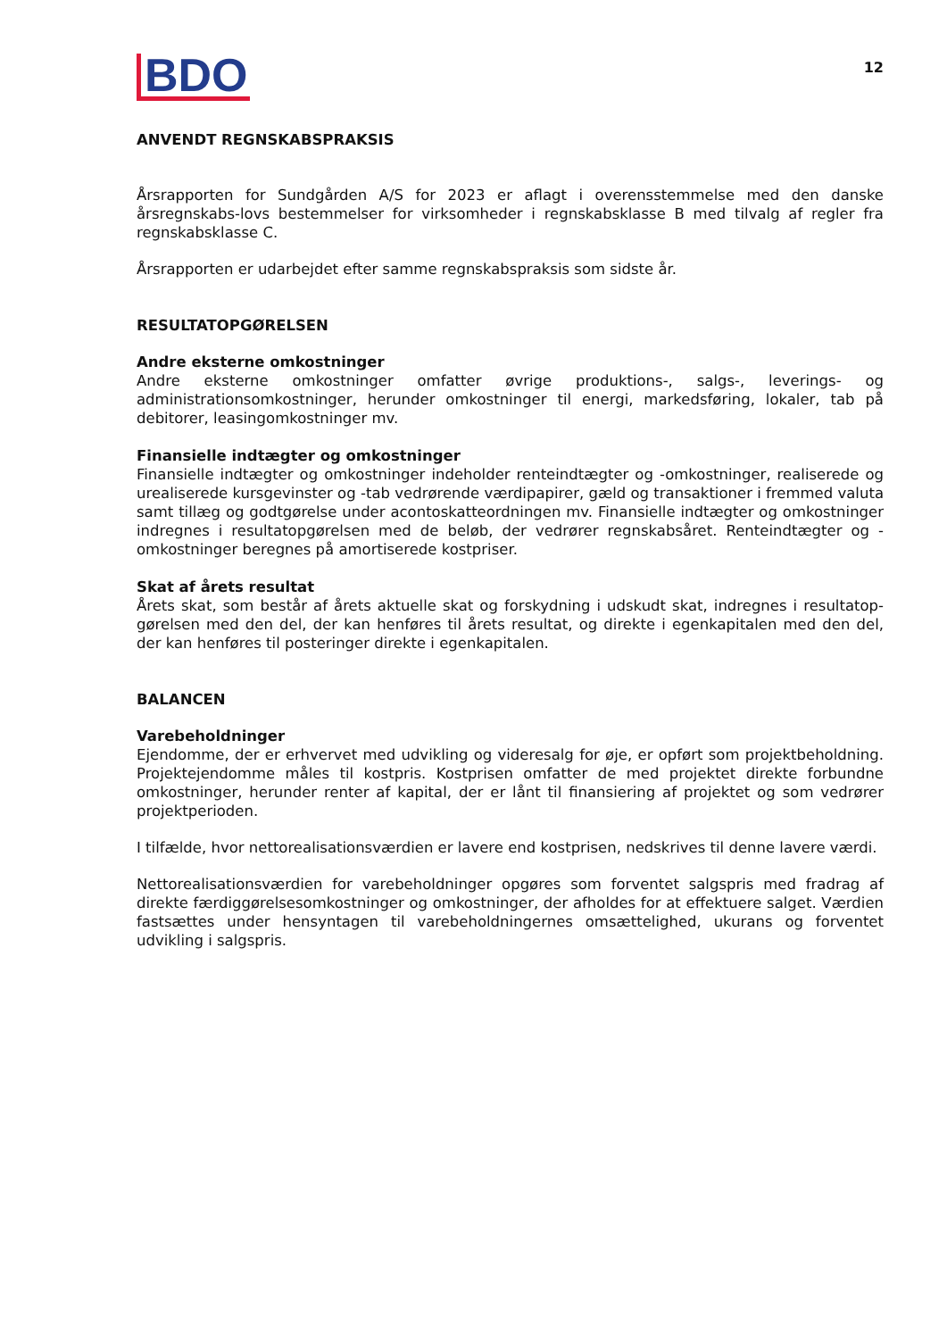BDO
12
ANVENDT REGNSKABSPRAKSIS
Årsrapporten for Sundgården A/S for 2023 er aflagt i overensstemmelse med den danske årsregnskabs-lovs bestemmelser for virksomheder i regnskabsklasse B med tilvalg af regler fra regnskabsklasse C.
Årsrapporten er udarbejdet efter samme regnskabspraksis som sidste år.
RESULTATOPGØRELSEN
Andre eksterne omkostninger
Andre eksterne omkostninger omfatter øvrige produktions-, salgs-, leverings- og administrationsomkostninger, herunder omkostninger til energi, markedsføring, lokaler, tab på debitorer, leasingomkostninger mv.
Finansielle indtægter og omkostninger
Finansielle indtægter og omkostninger indeholder renteindtægter og -omkostninger, realiserede og urealiserede kursgevinster og -tab vedrørende værdipapirer, gæld og transaktioner i fremmed valuta samt tillæg og godtgørelse under acontoskatteordningen mv. Finansielle indtægter og omkostninger indregnes i resultatopgørelsen med de beløb, der vedrører regnskabsåret. Renteindtægter og -omkostninger beregnes på amortiserede kostpriser.
Skat af årets resultat
Årets skat, som består af årets aktuelle skat og forskydning i udskudt skat, indregnes i resultatop-gørelsen med den del, der kan henføres til årets resultat, og direkte i egenkapitalen med den del, der kan henføres til posteringer direkte i egenkapitalen.
BALANCEN
Varebeholdninger
Ejendomme, der er erhvervet med udvikling og videresalg for øje, er opført som projektbeholdning. Projektejendomme måles til kostpris. Kostprisen omfatter de med projektet direkte forbundne omkostninger, herunder renter af kapital, der er lånt til finansiering af projektet og som vedrører projektperioden.
I tilfælde, hvor nettorealisationsværdien er lavere end kostprisen, nedskrives til denne lavere værdi.
Nettorealisationsværdien for varebeholdninger opgøres som forventet salgspris med fradrag af direkte færdiggørelsesomkostninger og omkostninger, der afholdes for at effektuere salget. Værdien fastsættes under hensyntagen til varebeholdningernes omsættelighed, ukurans og forventet udvikling i salgspris.